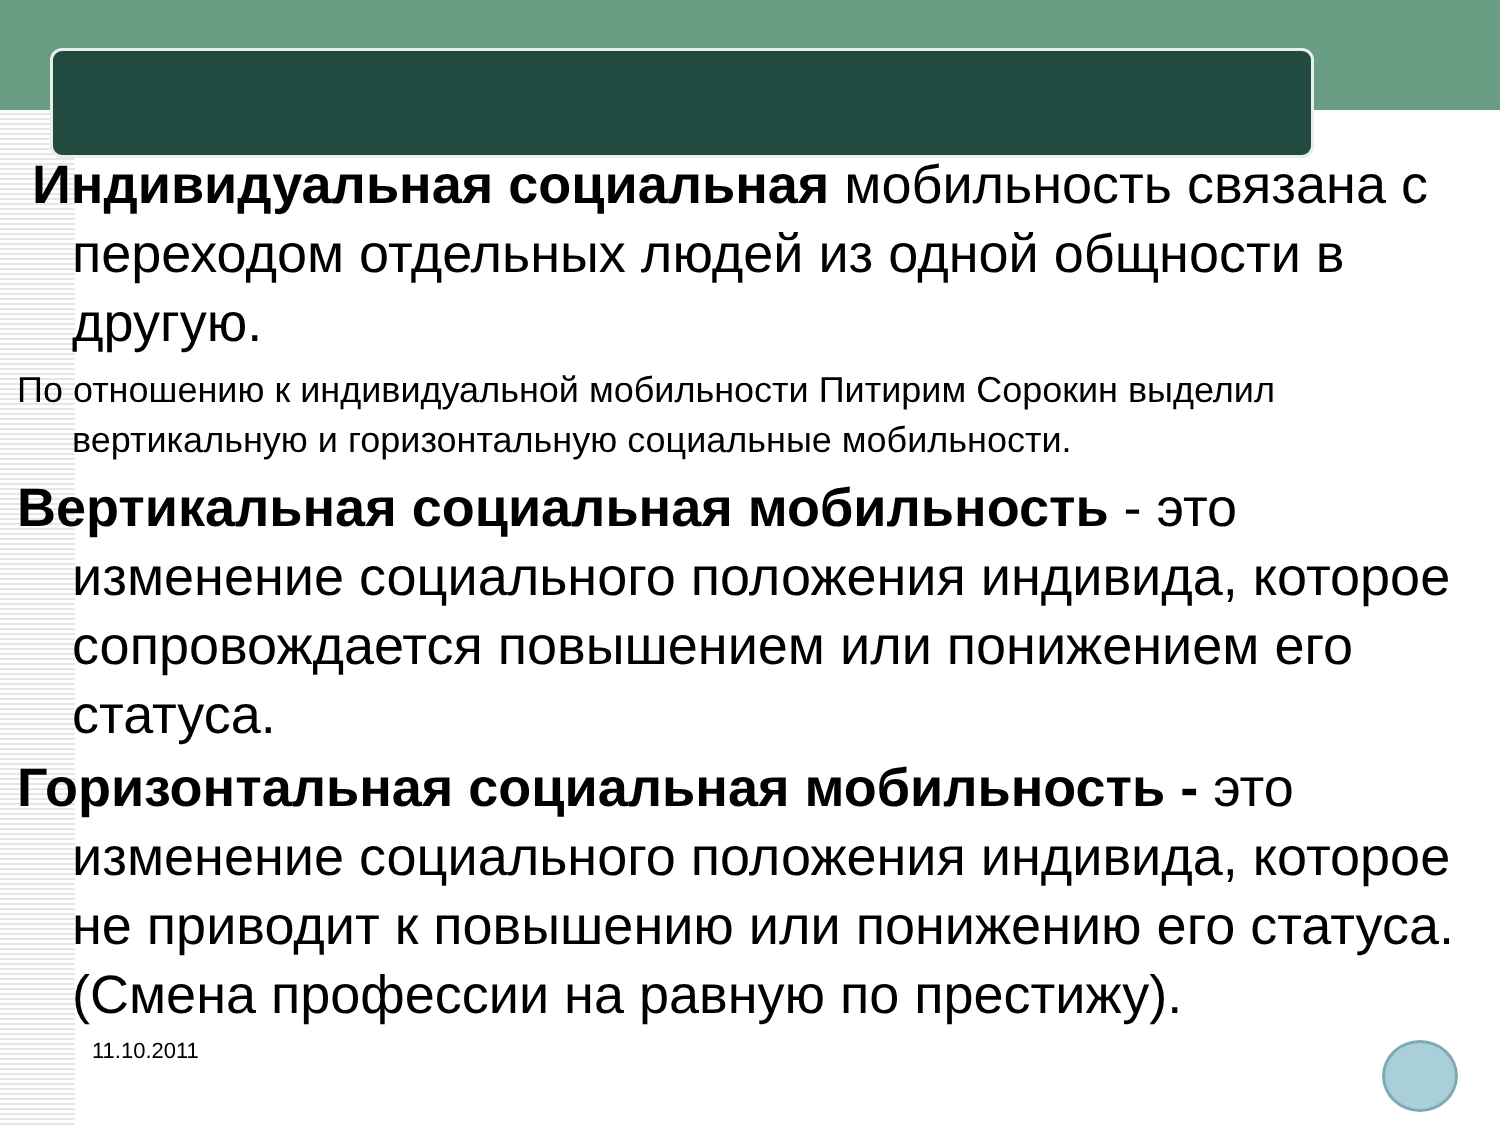Индивидуальная социальная мобильность связана с переходом отдельных людей из одной общности в другую.
По отношению к индивидуальной мобильности Питирим Сорокин выделил вертикальную и горизонтальную социальные мобильности.
Вертикальная социальная мобильность - это изменение социального положения индивида, которое сопровождается повышением или понижением его статуса.
Горизонтальная социальная мобильность - это изменение социального положения индивида, которое не приводит к повышению или понижению его статуса. (Смена профессии на равную по престижу).
11.10.2011